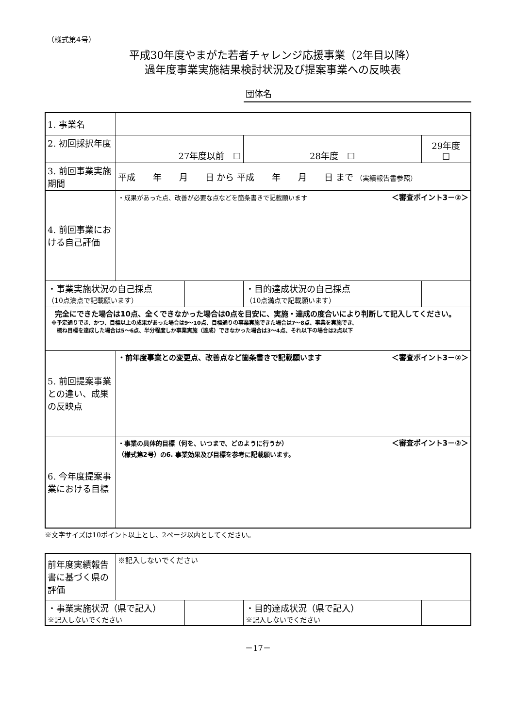（様式第4号）
平成30年度やまがた若者チャレンジ応援事業（2年目以降）
過年度事業実施結果検討状況及び提案事業への反映表
団体名
| 1. 事業名 | | | | |
| 2. 初回採択年度 | 27年度以前 ☐ | | 28年度 ☐ | 29年度 ☐ |
| 3. 前回事業実施期間 | 平成 年 月 日 から 平成 年 月 日 まで （実績報告書参照） | | | |
| 4. 前回事業における自己評価 | ＜審査ポイント3－②＞ ・成果があった点、改善が必要な点などを箇条書きで記載願います | | | |
| ・事業実施状況の自己採点 （10点満点で記載願います） | | | ・目的達成状況の自己採点 （10点満点で記載願います） | |
| 完全にできた場合は10点、全くできなかった場合は0点を目安に、実施・達成の度合いにより判断して記入してください。 ※予定通りでき、かつ、目標以上の成果があった場合は9～10点、目標通りの事業実施できた場合は7～8点、事業を実施でき、 概ね目標を達成した場合は5～6点、半分程度しか事業実施（達成）できなかった場合は3～4点、それ以下の場合は2点以下 | | | | |
| 5. 前回提案事業との違い、成果の反映点 | ＜審査ポイント3－②＞ ・前年度事業との変更点、改善点など箇条書きで記載願います | | | |
| 6. 今年度提案事業における目標 | ＜審査ポイント3－②＞ ・事業の具体的目標（何を、いつまで、どのように行うか） （様式第2号）の6. 事業効果及び目標を参考に記載願います。 | | | |
※文字サイズは10ポイント以上とし、2ページ以内としてください。
| 前年度実績報告書に基づく県の評価 | ※記入しないでください | | | |
| ・事業実施状況（県で記入） ※記入しないでください | | | ・目的達成状況（県で記入） ※記入しないでください | |
－17－